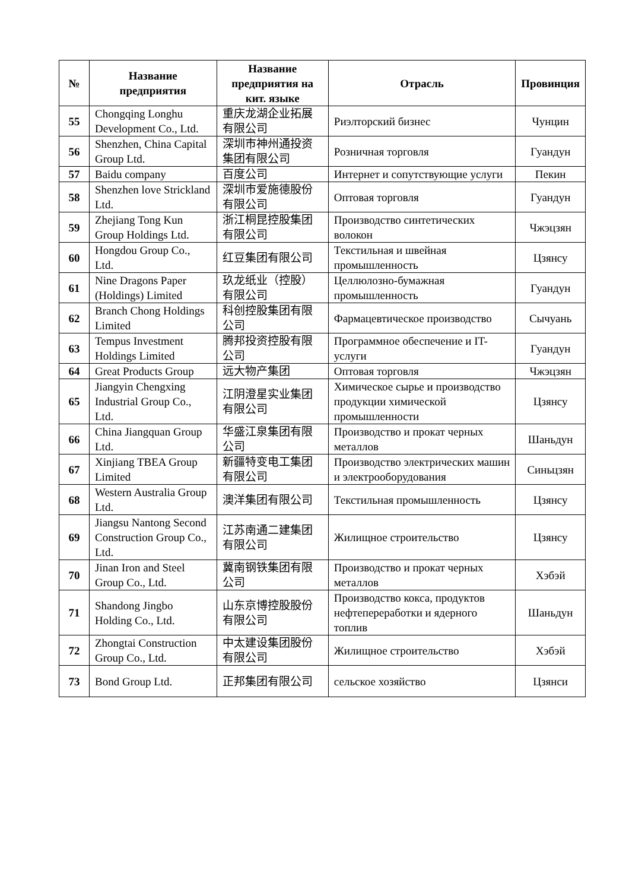| № | Название предприятия | Название предприятия на кит. языке | Отрасль | Провинция |
| --- | --- | --- | --- | --- |
| 55 | Chongqing Longhu Development Co., Ltd. | 重庆龙湖企业拓展有限公司 | Риэлторский бизнес | Чунцин |
| 56 | Shenzhen, China Capital Group Ltd. | 深圳市神州通投资集团有限公司 | Розничная торговля | Гуандун |
| 57 | Baidu company | 百度公司 | Интернет и сопутствующие услуги | Пекин |
| 58 | Shenzhen love Strickland Ltd. | 深圳市爱施德股份有限公司 | Оптовая торговля | Гуандун |
| 59 | Zhejiang Tong Kun Group Holdings Ltd. | 浙江桐昆控股集团有限公司 | Производство синтетических волокон | Чжэцзян |
| 60 | Hongdou Group Co., Ltd. | 红豆集团有限公司 | Текстильная и швейная промышленность | Цзянсу |
| 61 | Nine Dragons Paper (Holdings) Limited | 玖龙纸业（控股）有限公司 | Целлюлозно-бумажная промышленность | Гуандун |
| 62 | Branch Chong Holdings Limited | 科创控股集团有限公司 | Фармацевтическое производство | Сычуань |
| 63 | Tempus Investment Holdings Limited | 腾邦投资控股有限公司 | Программное обеспечение и IT-услуги | Гуандун |
| 64 | Great Products Group | 远大物产集团 | Оптовая торговля | Чжэцзян |
| 65 | Jiangyin Chengxing Industrial Group Co., Ltd. | 江阴澄星实业集团有限公司 | Химическое сырье и производство продукции химической промышленности | Цзянсу |
| 66 | China Jiangquan Group Ltd. | 华盛江泉集团有限公司 | Производство и прокат черных металлов | Шаньдун |
| 67 | Xinjiang TBEA Group Limited | 新疆特变电工集团有限公司 | Производство электрических машин и электрооборудования | Синьцзян |
| 68 | Western Australia Group Ltd. | 澳洋集团有限公司 | Текстильная промышленность | Цзянсу |
| 69 | Jiangsu Nantong Second Construction Group Co., Ltd. | 江苏南通二建集团有限公司 | Жилищное строительство | Цзянсу |
| 70 | Jinan Iron and Steel Group Co., Ltd. | 冀南钢铁集团有限公司 | Производство и прокат черных металлов | Хэбэй |
| 71 | Shandong Jingbo Holding Co., Ltd. | 山东京博控股股份有限公司 | Производство кокса, продуктов нефтепереработки и ядерного топлив | Шаньдун |
| 72 | Zhongtai Construction Group Co., Ltd. | 中太建设集团股份有限公司 | Жилищное строительство | Хэбэй |
| 73 | Bond Group Ltd. | 正邦集团有限公司 | сельское хозяйство | Цзянси |